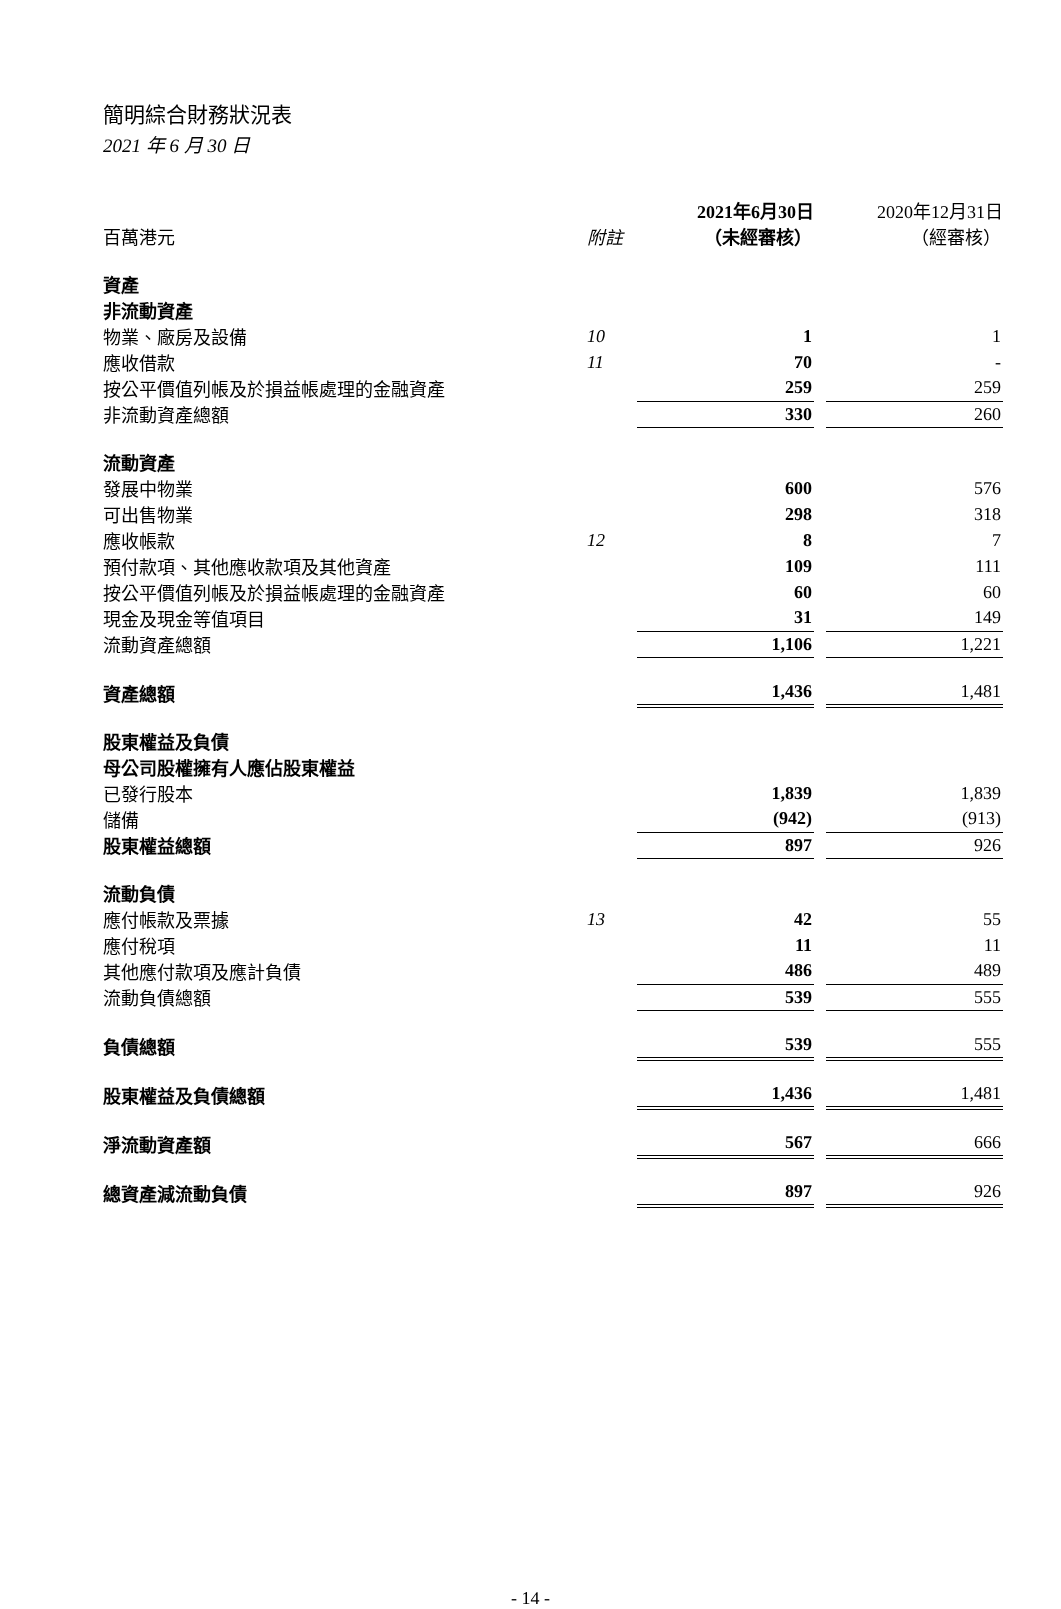簡明綜合財務狀況表
2021 年 6 月 30 日
| | | | 2021年6月30日 | | 2020年12月31日 |
| --- | --- | --- | --- | --- | --- |
| 百萬港元 | 附註 | | （未經審核） | | （經審核） |
| 資產 | | | | | |
| 非流動資產 | | | | | |
| 物業、廠房及設備 | 10 | | 1 | | 1 |
| 應收借款 | 11 | | 70 | | - |
| 按公平價值列帳及於損益帳處理的金融資產 | | | 259 | | 259 |
| 非流動資產總額 | | | 330 | | 260 |
| 流動資產 | | | | | |
| 發展中物業 | | | 600 | | 576 |
| 可出售物業 | | | 298 | | 318 |
| 應收帳款 | 12 | | 8 | | 7 |
| 預付款項、其他應收款項及其他資產 | | | 109 | | 111 |
| 按公平價值列帳及於損益帳處理的金融資產 | | | 60 | | 60 |
| 現金及現金等值項目 | | | 31 | | 149 |
| 流動資產總額 | | | 1,106 | | 1,221 |
| 資產總額 | | | 1,436 | | 1,481 |
| 股東權益及負債 | | | | | |
| 母公司股權擁有人應佔股東權益 | | | | | |
| 已發行股本 | | | 1,839 | | 1,839 |
| 儲備 | | | (942) | | (913) |
| 股東權益總額 | | | 897 | | 926 |
| 流動負債 | | | | | |
| 應付帳款及票據 | 13 | | 42 | | 55 |
| 應付稅項 | | | 11 | | 11 |
| 其他應付款項及應計負債 | | | 486 | | 489 |
| 流動負債總額 | | | 539 | | 555 |
| 負債總額 | | | 539 | | 555 |
| 股東權益及負債總額 | | | 1,436 | | 1,481 |
| 淨流動資產額 | | | 567 | | 666 |
| 總資產減流動負債 | | | 897 | | 926 |
- 14 -